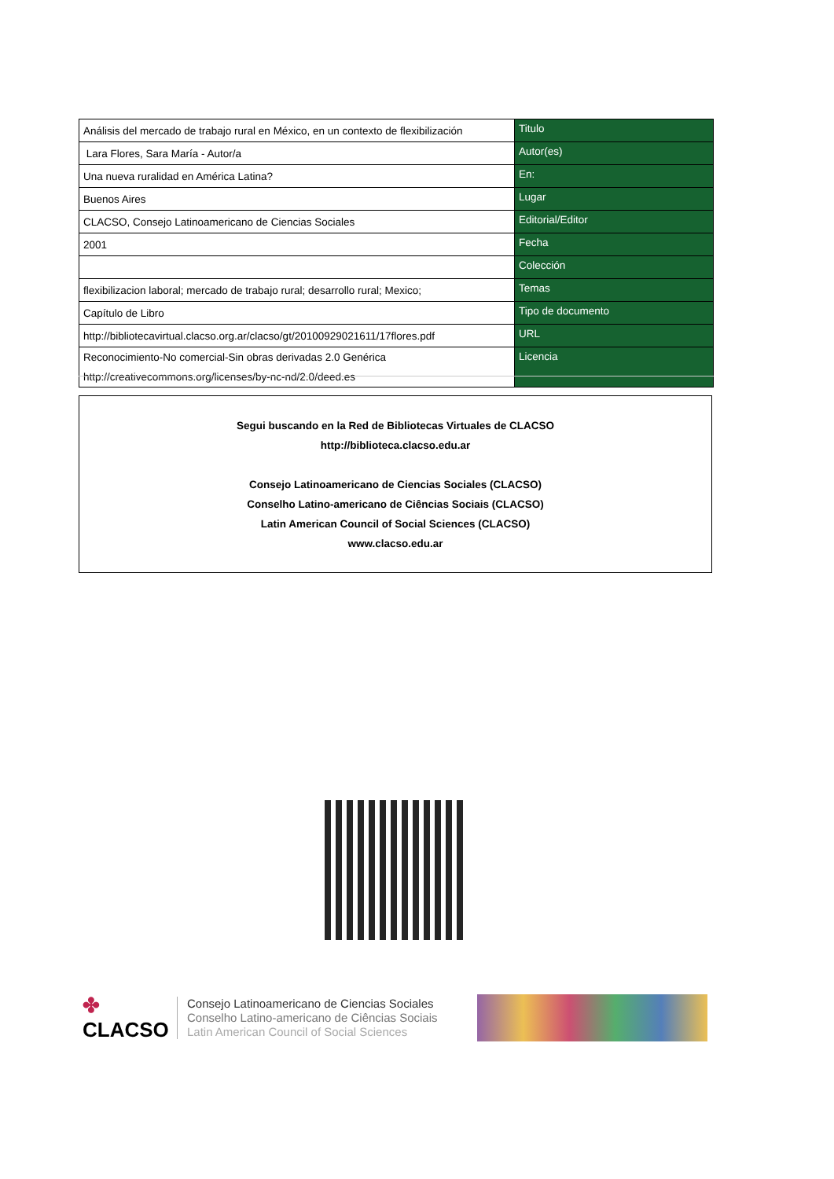| Análisis del mercado de trabajo rural en México, en un contexto de flexibilización | Titulo |
| Lara Flores, Sara María - Autor/a | Autor(es) |
| Una nueva ruralidad en América Latina? | En: |
| Buenos Aires | Lugar |
| CLACSO, Consejo Latinoamericano de Ciencias Sociales | Editorial/Editor |
| 2001 | Fecha |
| | Colección |
| flexibilizacion laboral; mercado de trabajo rural; desarrollo rural; Mexico; | Temas |
| Capítulo de Libro | Tipo de documento |
| http://bibliotecavirtual.clacso.org.ar/clacso/gt/20100929021611/17flores.pdf | URL |
| Reconocimiento-No comercial-Sin obras derivadas 2.0 Genérica http://creativecommons.org/licenses/by-nc-nd/2.0/deed.es | Licencia |
Segui buscando en la Red de Bibliotecas Virtuales de CLACSO
http://biblioteca.clacso.edu.ar
Consejo Latinoamericano de Ciencias Sociales (CLACSO)
Conselho Latino-americano de Ciências Sociais (CLACSO)
Latin American Council of Social Sciences (CLACSO)
www.clacso.edu.ar
✤
CLACSO
Consejo Latinoamericano de Ciencias Sociales
Conselho Latino-americano de Ciências Sociais
Latin American Council of Social Sciences